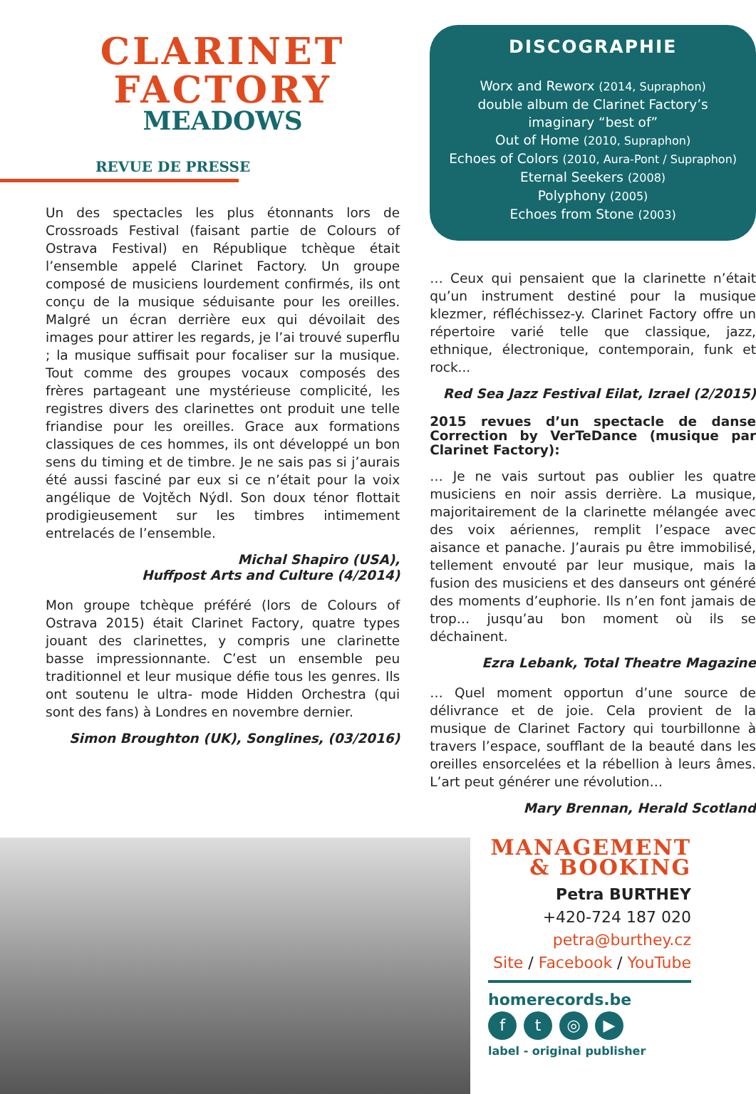CLARINET
FACTORY
MEADOWS
REVUE DE PRESSE
Un des spectacles les plus étonnants lors de Crossroads Festival (faisant partie de Colours of Ostrava Festival) en République tchèque était l’ensemble appelé Clarinet Factory. Un groupe composé de musiciens lourdement confirmés, ils ont conçu de la musique séduisante pour les oreilles. Malgré un écran derrière eux qui dévoilait des images pour attirer les regards, je l’ai trouvé superflu ; la musique suffisait pour focaliser sur la musique. Tout comme des groupes vocaux composés des frères partageant une mystérieuse complicité, les registres divers des clarinettes ont produit une telle friandise pour les oreilles. Grace aux formations classiques de ces hommes, ils ont développé un bon sens du timing et de timbre. Je ne sais pas si j’aurais été aussi fasciné par eux si ce n’était pour la voix angélique de Vojtěch Nýdl. Son doux ténor flottait prodigieusement sur les timbres intimement entrelacés de l’ensemble.
Michal Shapiro (USA),
Huffpost Arts and Culture (4/2014)
Mon groupe tchèque préféré (lors de Colours of Ostrava 2015) était Clarinet Factory, quatre types jouant des clarinettes, y compris une clarinette basse impressionnante. C’est un ensemble peu traditionnel et leur musique défie tous les genres. Ils ont soutenu le ultra- mode Hidden Orchestra (qui sont des fans) à Londres en novembre dernier.
Simon Broughton (UK), Songlines, (03/2016)
DISCOGRAPHIE
Worx and Reworx (2014, Supraphon)
double album de Clarinet Factory’s
imaginary “best of”
Out of Home (2010, Supraphon)
Echoes of Colors (2010, Aura-Pont / Supraphon)
Eternal Seekers (2008)
Polyphony (2005)
Echoes from Stone (2003)
… Ceux qui pensaient que la clarinette n’était qu’un instrument destiné pour la musique klezmer, réfléchissez-y. Clarinet Factory offre un répertoire varié telle que classique, jazz, ethnique, électronique, contemporain, funk et rock...
Red Sea Jazz Festival Eilat, Izrael (2/2015)
2015 revues d’un spectacle de danse Correction by VerTeDance (musique par Clarinet Factory):
… Je ne vais surtout pas oublier les quatre musiciens en noir assis derrière. La musique, majoritairement de la clarinette mélangée avec des voix aériennes, remplit l’espace avec aisance et panache. J’aurais pu être immobilisé, tellement envouté par leur musique, mais la fusion des musiciens et des danseurs ont généré des moments d’euphorie. Ils n’en font jamais de trop… jusqu’au bon moment où ils se déchainent.
Ezra Lebank, Total Theatre Magazine
… Quel moment opportun d’une source de délivrance et de joie. Cela provient de la musique de Clarinet Factory qui tourbillonne à travers l’espace, soufflant de la beauté dans les oreilles ensorcelées et la rébellion à leurs âmes. L’art peut générer une révolution…
Mary Brennan, Herald Scotland
MANAGEMENT
& BOOKING
Petra BURTHEY
+420-724 187 020
petra@burthey.cz
Site / Facebook / YouTube
homerecords.be
ft ◎ ▶
label - original publisher